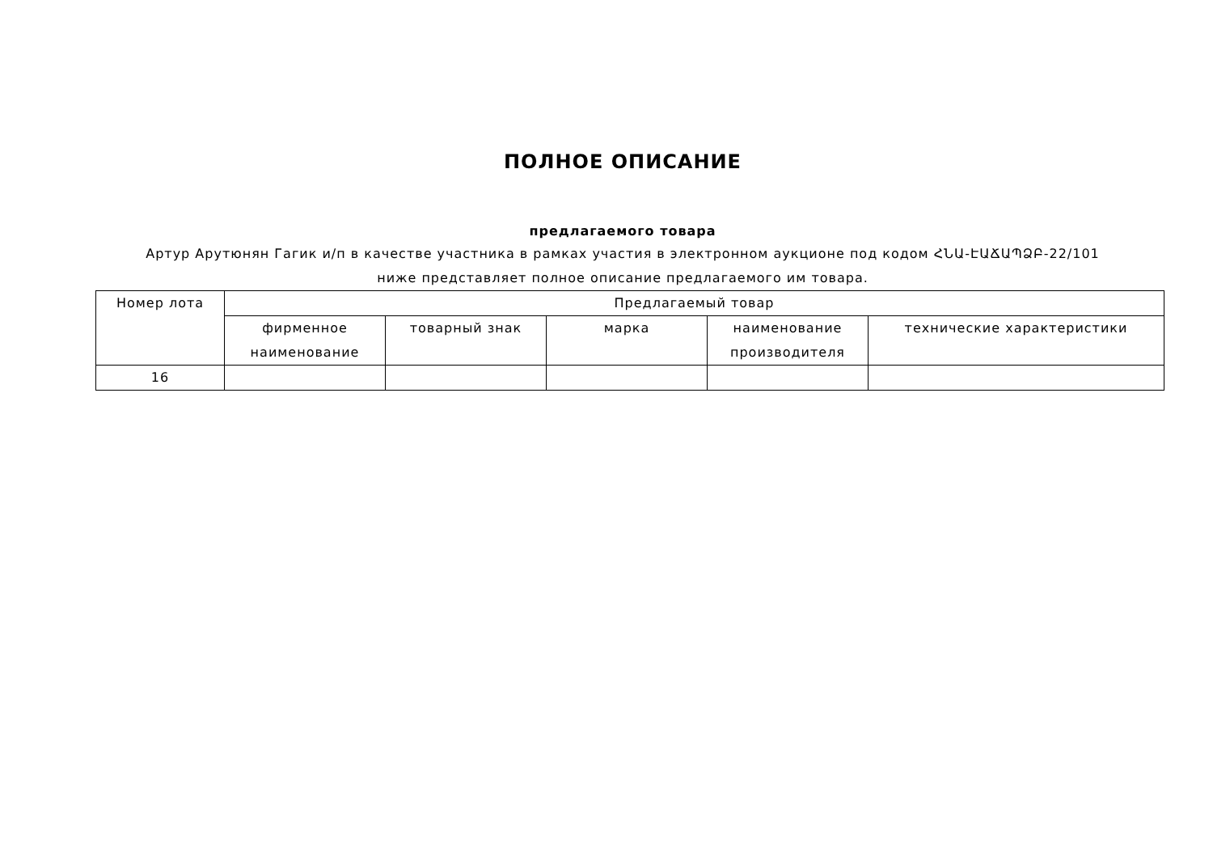ПОЛНОЕ ОПИСАНИЕ
предлагаемого товара
Артур Арутюнян Гагик и/п в качестве участника в рамках участия в электронном аукционе под кодом ՀՆԱ-ԷԱՃԱՊՁԲ-22/101
ниже представляет полное описание предлагаемого им товара.
| Номер лота | Предлагаемый товар | | | | |
| --- | --- | --- | --- | --- | --- |
| | фирменное наименование | товарный знак | марка | наименование производителя | технические характеристики |
| 16 | | | | | |